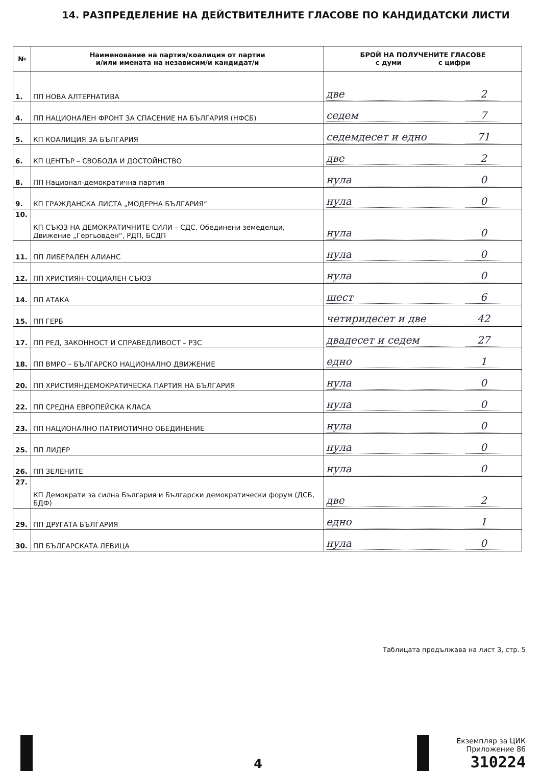14. РАЗПРЕДЕЛЕНИЕ НА ДЕЙСТВИТЕЛНИТЕ ГЛАСОВЕ ПО КАНДИДАТСКИ ЛИСТИ
| № | Наименование на партия/коалиция от партии и/или имената на независим/и кандидат/и | БРОЙ НА ПОЛУЧЕНИТЕ ГЛАСОВЕ с думи с цифри |
| --- | --- | --- |
| 1. | ПП НОВА АЛТЕРНАТИВА | две 2 |
| 4. | ПП НАЦИОНАЛЕН ФРОНТ ЗА СПАСЕНИЕ НА БЪЛГАРИЯ (НФСБ) | седем 7 |
| 5. | КП КОАЛИЦИЯ ЗА БЪЛГАРИЯ | седемдесет и едно 71 |
| 6. | КП ЦЕНТЪР – СВОБОДА И ДОСТОЙНСТВО | две 2 |
| 8. | ПП Национал-демократична партия | нула 0 |
| 9. | КП ГРАЖДАНСКА ЛИСТА „МОДЕРНА БЪЛГАРИЯ“ | нула 0 |
| 10. | КП СЪЮЗ НА ДЕМОКРАТИЧНИТЕ СИЛИ – СДС, Обединени земеделци, Движение „Гергьовден“, РДП, БСДП | нула 0 |
| 11. | ПП ЛИБЕРАЛЕН АЛИАНС | нула 0 |
| 12. | ПП ХРИСТИЯН-СОЦИАЛЕН СЪЮЗ | нула 0 |
| 14. | ПП АТАКА | шест 6 |
| 15. | ПП ГЕРБ | четиридесет и две 42 |
| 17. | ПП РЕД, ЗАКОННОСТ И СПРАВЕДЛИВОСТ – РЗС | двадесет и седем 27 |
| 18. | ПП ВМРО – БЪЛГАРСКО НАЦИОНАЛНО ДВИЖЕНИЕ | едно 1 |
| 20. | ПП ХРИСТИЯНДЕМОКРАТИЧЕСКА ПАРТИЯ НА БЪЛГАРИЯ | нула 0 |
| 22. | ПП СРЕДНА ЕВРОПЕЙСКА КЛАСА | нула 0 |
| 23. | ПП НАЦИОНАЛНО ПАТРИОТИЧНО ОБЕДИНЕНИЕ | нула 0 |
| 25. | ПП ЛИДЕР | нула 0 |
| 26. | ПП ЗЕЛЕНИТЕ | нула 0 |
| 27. | КП Демократи за силна България и Български демократически форум (ДСБ, БДФ) | две 2 |
| 29. | ПП ДРУГАТА БЪЛГАРИЯ | едно 1 |
| 30. | ПП БЪЛГАРСКАТА ЛЕВИЦА | нула 0 |
Таблицата продължава на лист 3, стр. 5
4
Екземпляр за ЦИК
Приложение 86
310224